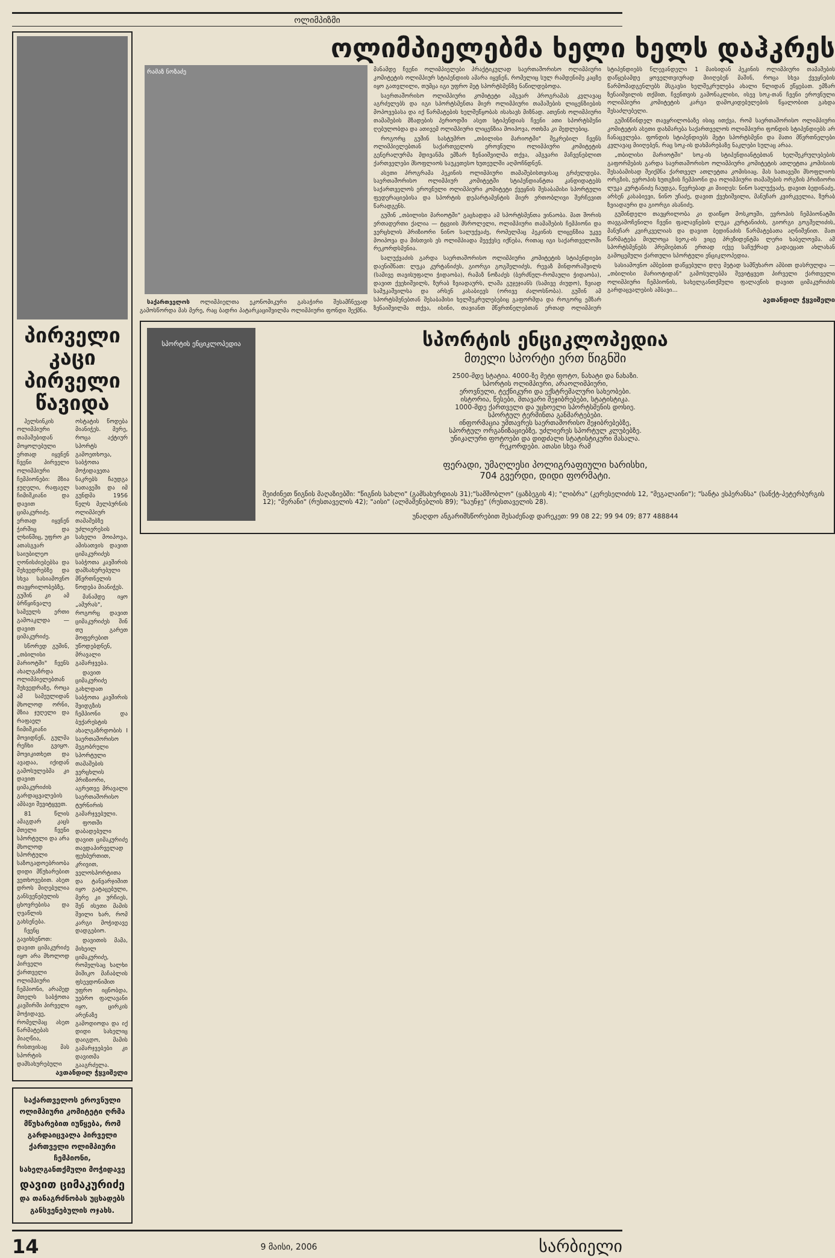ოლიმპიზმი
პირველი კაცი პირველი წავიდა
ჰელსინკის ოლიმპიური თამაშებიდან მოყოლებული ერთად იყვნენ ჩვენი პირველი ოლიმპიური ჩემპიონები: მზია ჯუღელი, რაფაელ ჩიმიშკიანი და დავით ციმაკურიძე. ერთად იყვნენ ჭირშიც და ლხინშიც, უფრო კი ათასგვარ საიუბილეო ღონისძიებებსა და შეხვედრებზე და სხვა სასიამოვნო თავყრილობებზე, გუშინ კი ამ ბრწყინვალე სამეულს ერთი გამოაკლდა — დავით ციმაკურიძე.
სწორედ გუშინ, „თბილისი მარიოტში" ჩვენს ახალგაზრდა ოლიმპიელებთან შეხვედრაზე, როცა ამ სამეულიდან მხოლოდ ორნი, მზია ჯუღელი და რაფაელ ჩიმიშკიანი მოვიდნენ, გულმა რეჩხი გვიყო. მოვიკითხეთ და ავადაა, იქიდან გამოსულებმა კი დავით ციმაკურიძის გარდაცვალების ამბავი შევიტყვეთ.
81 წლის ამაგდარ კაცს მთელი ჩვენი სპორტული და არა მხოლოდ სპორტული საზოგადოებრიობა დიდი მწუხარებით ვეთხოვებით. ასეთ დროს მიღებულია განსვენებულის ცხოვრებისა და ღვაწლის გახსენება.
ჩვენც გავიხსენოთ: დავით ციმაკურიძე იყო არა მხოლოდ პირველი ქართველი ოლიმპიური ჩემპიონი, არამედ მთელს საბჭოთა კავშირში პირველი მოჭიდავე, რომელმაც ასეთ წარმატებას მიაღწია, რისთვისაც მას სპორტის დამსახურებული ოსტატის წოდება მიანიჭეს. მერე, როცა აქტიურ სპორტს გამოეთხოვა, საბჭოთა მოჭიდავეთა ნაკრებს ჩაუდგა სათავეში და იმ გუნდმა 1956 წელს მელბურნის ოლიმპიურ თამაშებზე უძლიერესის სახელი მოიპოვა, ამისათვის დავით ციმაკურიძეს საბჭოთა კავშირის დამსახურებული მწვრთნელის წოდება მიანიჭეს.
მანამდე იყო „ამურას", როგორც დავით ციმაკურიძეს შინ თუ გარეთ მოფერებით უწოდებდნენ, მრავალი გამარჯვება.
დავით ციმაკურიძე გახლდათ საბჭოთა კავშირის შვიდგზის ჩემპიონი და ბუქარესტის ახალგაზრდობის I საერთაშორისო მეგობრული სპორტული თამაშების ვერცხლის პრიზიორი, აგრეთვე მრავალი საერთაშორისო ტურნირის გამარჯვებული.
ფოთში დაბადებული დავით ციმაკურიძე თავდაპირველად ფეხბურთით, კრივით, ველოსპორტითა და ტანვარჯიშით იყო გატაცებული, მერე კი ურჩიეს, შენ ისეთი მამის შვილი ხარ, რომ კარგი მოჭიდავე დადგებიო.
დავითის მამა, მიხეილ ციმაკურიძე, რომელსაც ხალხი მიშიკო მაჩაბლის ფსევდონიმით უფრო იცნობდა, უებრო ფალავანი იყო, ცირკის არენაზე გამოდიოდა და იქ დიდი სახელიც დაიგდო, მამის გამარჯვებები კი დავითმა გააგრძელა.
ავთანდილ ჭყვიშელი
საქართველოს ეროვნული ოლიმპიური კომიტეტი ღრმა მწუხარებით იუწყება, რომ გარდაიცვალა პირველი ქართველი ოლიმპიური ჩემპიონი, სახელგანთქმული მოჭიდავე
დავით ციმაკურიძე
და თანაგრძნობას უცხადებს განსვენებულის ოჯახს.
ოლიმპიელებმა ხელი ხელს დაჰკრეს
რამაზ ნოზაძე
საქართველოს ოლიმპიელთა ეკონომიკური გასაჭირი შესამჩნევად გამოსწორდა მას მერე, რაც ბადრი პატარკაციშვილმა ოლიმპიური ფონდი შექმნა. მანამდე ჩვენი ოლიმპიელები პრაქტიკულად საერთაშორისო ოლიმპიური კომიტეტის ოლიმპიურ სტიპენდიის ამარა იყვნენ, რომელიც სულ რამდენიმე კაცზე იყო გათვლილი, თუმცა იგი უფრო მეტ სპორტსმენზე ნაწილდებოდა.
საერთაშორისო ოლიმპიური კომიტეტი ამგვარ პროგრამას კვლავაც აგრძელებს და იგი სპორტსმენთა მიერ ოლიმპიური თამაშების ლიცენზიების მოპოვებასა და იქ წარმატების ხელშეწყობას ისახავს მიზნად. ათენის ოლიმპიური თამაშების მზადების პერიოდში ასეთ სტიპენდიას ჩვენი ათი სპორტსმენი ღებულობდა და ათივემ ოლიმპიური ლიცენზია მოიპოვა, ოთხმა კი მედლებიც.
როგორც გუშინ სასტუმრო „თბილისი მარიოტში" შეკრებილ ჩვენს ოლიმპიელებთან საქართველოს ეროვნული ოლიმპიური კომიტეტის გენერალურმა მდივანმა ემზარ ზენაიშვილმა თქვა, ამგვარი მაჩვენებლით ქართველები მსოფლიოს საუკეთესო ხუთეულში აღმოჩნდნენ.
ასეთი პროგრამა პეკინის ოლიმპიური თამაშებისთვისაც გრძელდება. საერთაშორისო ოლიმპიურ კომიტეტში სტიპენდიანტთა კანდიდატებს საქართველოს ეროვნული ოლიმპიური კომიტეტი ქვეყნის შესაბამისი სპორტული ფედერაციებისა და სპორტის დეპარტამენტის მიერ ერთობლივი შერჩევით წარადგენს.
გუშინ „თბილისი მარიოტში" გაცხადდა ამ სპორტსმენთა ვინაობა. მათ შორის ერთადერთი ქალია — ტყვიის მსროლელი, ოლიმპიური თამაშების ჩემპიონი და ვერცხლის პრიზიორი ნინო სალუქვაძე, რომელმაც პეკინის ლიცენზია უკვე მოიპოვა და მისთვის ეს ოლიმპიადა მეექვსე იქნება, რითაც იგი საქართველოში რეკორდსმენია.
სალუქვაძის გარდა საერთაშორისო ოლიმპიური კომიტეტის სტიპენდიები დაენიშნათ: ლუკა კურტანიძეს, გიორგი გოგშელიძეს, რევაზ მინდორაშვილს (სამივე თავისუფალი ჭიდაობა), რამაზ ნოზაძეს (ბერძნულ-რომაული ჭიდაობა), დავით ქვეხიშვილს, ზურაბ ზვიადაურს, ლაშა გუჯეჯიანს (სამივე ძიუდო), ზვიად სამუკაშვილსა და არსენ კასაბიევს (ორივე ძალოსნობა). გუშინ ამ სპორტსმენებთან შესაბამისი ხელშეკრულებებიც გაფორმდა და როგორც ემზარ ზენაიშვილმა თქვა, ისინი, თავიანთ მწვრთნელებთან ერთად ოლიმპიურ სტიპენდიებს წლევანდელი 1 მაისიდან პეკინის ოლიმპიური თამაშების დაწყებამდე ყოველთვიურად მიიღებენ მაშინ, როცა სხვა ქვეყნების წარმომადგენლებს მსგავსი ხელშეკრულება ახალი წლიდან ეწყებათ. ემზარ ზენაიშვილის თქმით, ჩვენთვის გამონაკლისი, ისევ სოკ-თან ჩვენი ეროვნული ოლიმპიური კომიტეტის კარგი დამოკიდებულების წყალობით გახდა შესაძლებელი.
გუშინწინდელ თავყრილობაზე ისიც ითქვა, რომ საერთაშორისო ოლიმპიური კომიტეტის ასეთი დახმარება საქართველოს ოლიმპიური ფონდის სტიპენდიებს არ ჩანაცვლება. ფონდის სტიპენდიებს მეტი სპორტსმენი და მათი მწვრთნელები კვლავაც მიიღებენ, რაც სოკ-ის დახმარებაზე ნაკლები სულაც არაა.
„თბილისი მარიოტში" სოკ-ის სტიპენდიანტებთან ხელშეკრულებების გაფორმების გარდა საერთაშორისო ოლიმპიური კომიტეტის ათლეტთა კომისიის შესაბამისად შეიქმნა ქართველ ათლეტთა კომისიაც. მას სათავეში მსოფლიოს ორგზის, ევროპის ხუთგზის ჩემპიონი და ოლიმპიური თამაშების ორგზის პრიზიორი ლუკა კურტანიძე ჩაუდგა, წევრებად კი მიიღეს: ნინო სალუქვაძე, დავით ბედინაძე, არსენ კასაბიევი, ნინო უჩაძე, დავით ქვეხიშვილი, მანუჩარ კვირკველია, ზურაბ ზვიადაური და გიორგი ასანიძე.
გუშინდელი თავყრილობა კი დაიწყო მოსკოვში, ევროპის ჩემპიონატში თავგამოჩენილი ჩვენი ფალავნების ლუკა კურტანიძის, გიორგი გოგშელიძის, მანუჩარ კვირკველიას და დავით ბედინაძის წარმატებათა აღნიშვნით. მათ წარმატება მიულოცა სეოკ-ის ვიცე პრეზიდენტმა ლერი ხაბელოვმა. ამ სპორტსმენებს პრემიებთან ერთად იქვე საჩუქრად გადაეცათ ახლახან გამოცემული ქართული სპორტული ენციკლოპედია.
სასიამოვნო ამბებით დაწყებული დღე მეტად სამწუხარო ამბით დასრულდა — „თბილისი მარიოტიდან" გამოსულებმა შევიტყვეთ პირველი ქართველი ოლიმპიური ჩემპიონის, სახელგანთქმული ფალავნის დავით ციმაკურიძის გარდაცვალების ამბავი...
ავთანდილ ჭყვიშელი
სპორტის ენციკლოპედია
სპორტის ენციკლოპედია
მთელი სპორტი ერთ წიგნში
2500-მდე სტატია. 4000-ზე მეტი ფოტო, ნახატი და ნახაზი.
სპორტის ოლიმპიური, არაოლიმპიური,
ეროვნული, ტექნიკური და ექსტრემალური სახეობები.
ისტორია, წესები, მთავარი შეჯიბრებები, სტატისტიკა.
1000-მდე ქართველი და უცხოელი სპორტსმენის დოსიე.
სპორტულ ტერმინთა განმარტებები.
ინფორმაცია უმთავრეს საერთაშორისო შეჯიბრებებზე,
სპორტულ ორგანიზაციებზე, უძლიერეს სპორტულ კლუბებზე.
უნიკალური ფოტოები და დიდძალი სტატისტიკური მასალა.
რეკორდები. ათასი სხვა რამ
ფერადი, უმაღლესი პოლიგრაფიული ხარისხი,
704 გვერდი, დიდი ფორმატი.
შეიძინეთ წიგნის მაღაზიებში: "წიგნის სახლი" (გამსახურდიას 31);"სამშობლო" (ყაზბეგის 4); "ლიბრა" (კერესელიძის 12, "მეგალაინი"); "სანტა ესპერანსა" (სანქტ-პეტერბურგის 12); "მერანი" (რუსთაველის 42); "აისი" (ალმაშენებლის 89); "საუნჯე" (რუსთაველის 28).
უნაღდო ანგარიშსწორებით შესაძენად დარეკეთ: 99 08 22; 99 94 09; 877 488844
14 9 მაისი, 2006 სარბიელი